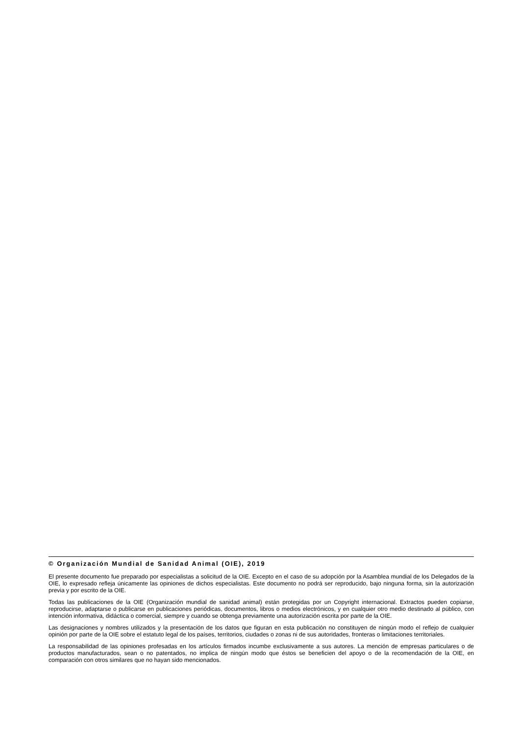© Organización Mundial de Sanidad Animal (OIE), 2019
El presente documento fue preparado por especialistas a solicitud de la OIE. Excepto en el caso de su adopción por la Asamblea mundial de los Delegados de la OIE, lo expresado refleja únicamente las opiniones de dichos especialistas. Este documento no podrá ser reproducido, bajo ninguna forma, sin la autorización previa y por escrito de la OIE.
Todas las publicaciones de la OIE (Organización mundial de sanidad animal) están protegidas por un Copyright internacional. Extractos pueden copiarse, reproducirse, adaptarse o publicarse en publicaciones periódicas, documentos, libros o medios electrónicos, y en cualquier otro medio destinado al público, con intención informativa, didáctica o comercial, siempre y cuando se obtenga previamente una autorización escrita por parte de la OIE.
Las designaciones y nombres utilizados y la presentación de los datos que figuran en esta publicación no constituyen de ningún modo el reflejo de cualquier opinión por parte de la OIE sobre el estatuto legal de los países, territorios, ciudades o zonas ni de sus autoridades, fronteras o limitaciones territoriales.
La responsabilidad de las opiniones profesadas en los artículos firmados incumbe exclusivamente a sus autores. La mención de empresas particulares o de productos manufacturados, sean o no patentados, no implica de ningún modo que éstos se beneficien del apoyo o de la recomendación de la OIE, en comparación con otros similares que no hayan sido mencionados.